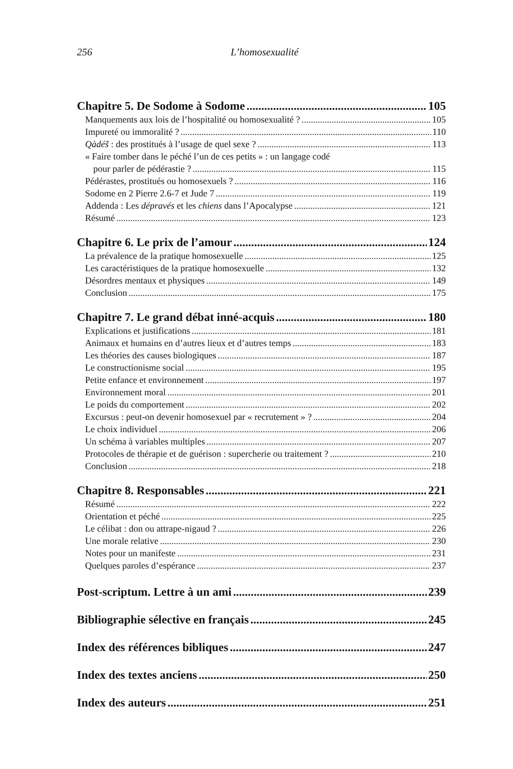256 L’homosexualité
Chapitre 5. De Sodome à Sodome 105
Manquements aux lois de l’hospitalité ou homosexualité ? 105
Impureté ou immoralité ? 110
Qàdéš : des prostitués à l’usage de quel sexe ? 113
« Faire tomber dans le péché l’un de ces petits » : un langage codé
pour parler de pédérastie ? 115
Pédérastes, prostitués ou homosexuels ? 116
Sodome en 2 Pierre 2.6-7 et Jude 7 119
Addenda : Les dépravés et les chiens dans l’Apocalypse 121
Résumé 123
Chapitre 6. Le prix de l’amour 124
La prévalence de la pratique homosexuelle 125
Les caractéristiques de la pratique homosexuelle 132
Désordres mentaux et physiques 149
Conclusion 175
Chapitre 7. Le grand débat inné-acquis 180
Explications et justifications 181
Animaux et humains en d’autres lieux et d’autres temps 183
Les théories des causes biologiques 187
Le constructionisme social 195
Petite enfance et environnement 197
Environnement moral 201
Le poids du comportement 202
Excursus : peut-on devenir homosexuel par « recrutement » ? 204
Le choix individuel 206
Un schéma à variables multiples 207
Protocoles de thérapie et de guérison : supercherie ou traitement ? 210
Conclusion 218
Chapitre 8. Responsables 221
Résumé 222
Orientation et péché 225
Le célibat : don ou attrape-nigaud ? 226
Une morale relative 230
Notes pour un manifeste 231
Quelques paroles d’espérance 237
Post-scriptum. Lettre à un ami 239
Bibliographie sélective en français 245
Index des références bibliques 247
Index des textes anciens 250
Index des auteurs 251